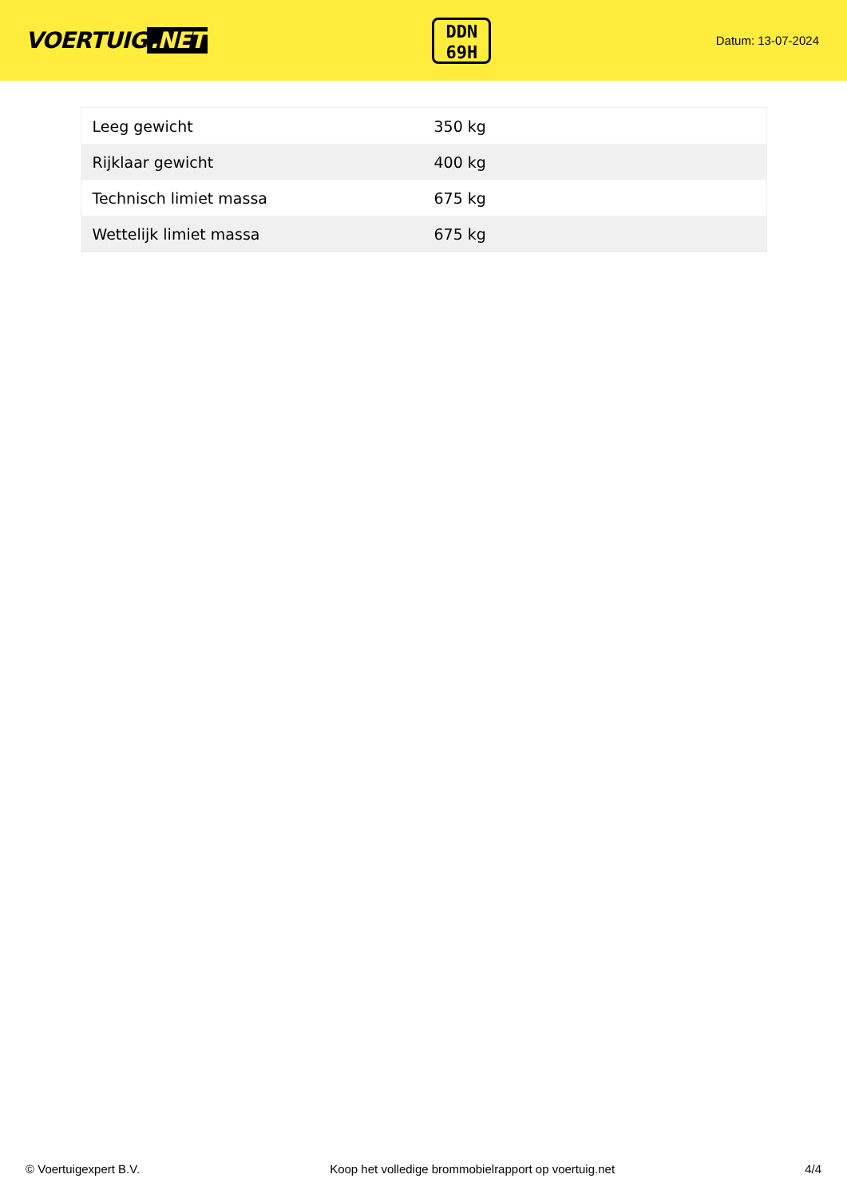VOERTUIG.NET
DDN
69H
Datum: 13-07-2024
| Leeg gewicht | 350 kg |
| Rijklaar gewicht | 400 kg |
| Technisch limiet massa | 675 kg |
| Wettelijk limiet massa | 675 kg |
© Voertuigexpert B.V. Koop het volledige brommobielrapport op voertuig.net 4/4